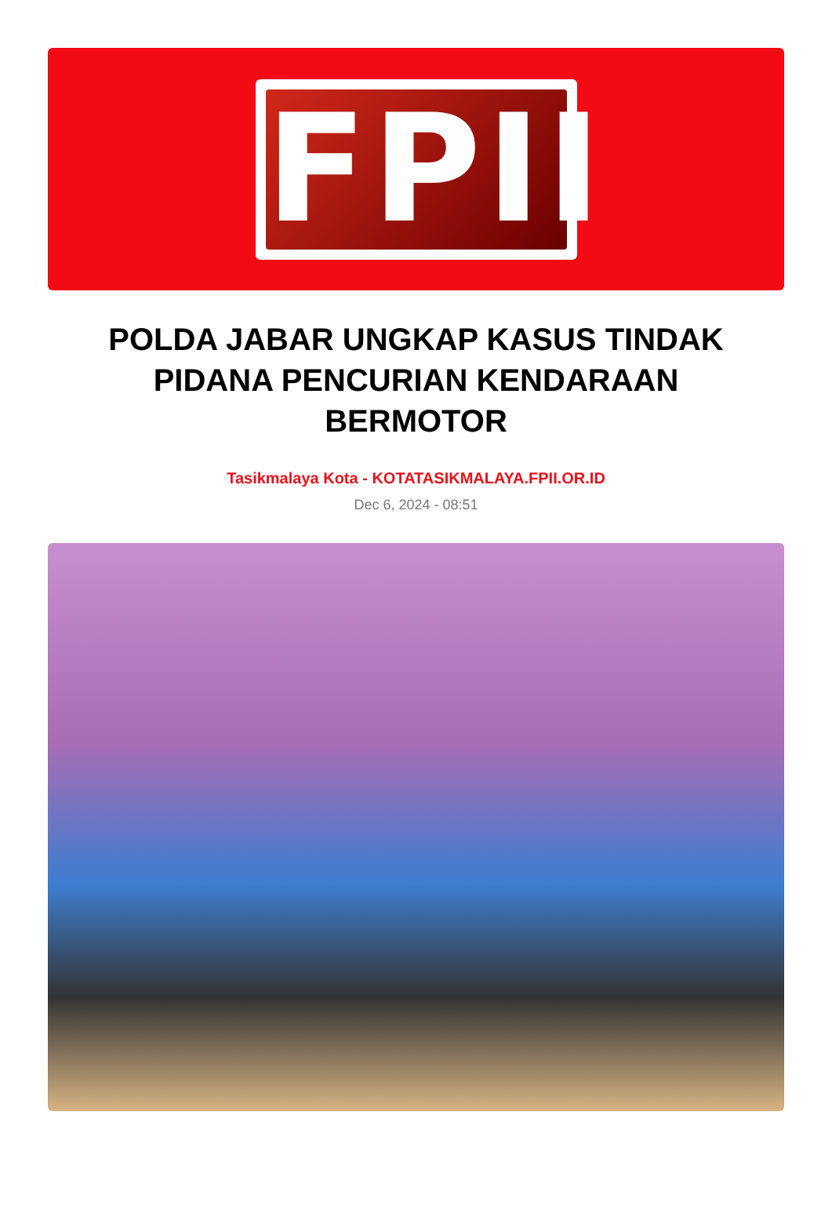FPII
POLDA JABAR UNGKAP KASUS TINDAK PIDANA PENCURIAN KENDARAAN BERMOTOR
Tasikmalaya Kota - KOTATASIKMALAYA.FPII.OR.ID
Dec 6, 2024 - 08:51